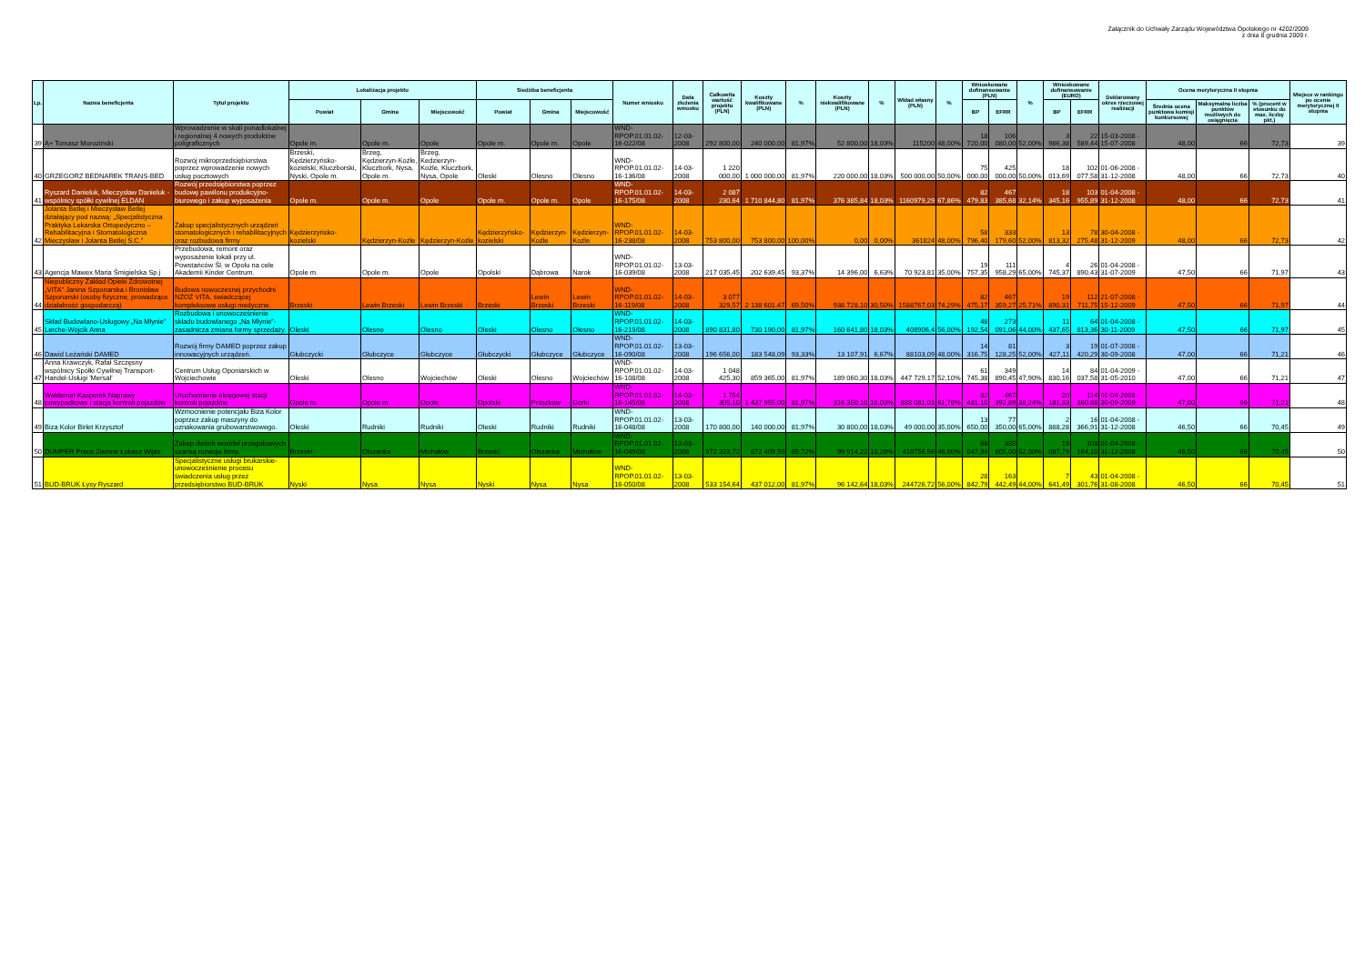Załącznik do Uchwały Zarządu Województwa Opolskiego nr 4202/2009
z dnia 8 grudnia 2009 r.
| Lp. | Nazwa beneficjenta | Tytuł projektu | Lokalizacja projektu | | | Siedziba beneficjenta | | | Numer wniosku | Data złożenia wniosku | Całkowita wartość projektu (PLN) | Koszty kwalifikowane (PLN) | % | Koszty niekwalifikowane (PLN) | % | Wkład własny (PLN) | % | Wnioskowane dofinansowanie (PLN) | | % | Wnioskowane dofinansowanie (EURO) | | Deklarowany okres rzeczowej realizacji | Ocena merytoryczna II stopnia | | | Miejsce w rankingu po ocenie merytorycznej II stopnia |
| --- | --- | --- | --- | --- | --- | --- | --- | --- | --- | --- | --- | --- | --- | --- | --- | --- | --- | --- | --- | --- | --- | --- | --- | --- | --- | --- | --- |
| | | | Powiat | Gmina | Miejscowość | Powiat | Gmina | Miejscowość | | | | | | | | | | BP | EFRR | | BP | EFRR | | Średnia ocena punktowa komisji konkursowej | Maksymalna liczba punktów możliwych do osiągnięcia | % (procent w stosunku do max. liczby pkt.) | |
| 39 | A+ Tomasz Moroziński | Wprowadzenie w skali ponadlokalnej i regionalnej 4 nowych produktów poligraficznych | Opole m. | Opole m. | Opole | Opole m. | Opole m. | Opole | WND-RPOP.01.01.02-16-022/08 | 12-03-2008 | 292 800,00 | 240 000,00 | 81,97% | 52 800,00 | 18,03% | 115200 | 48,00% | 18 720,00 | 106 080,00 | 52,00% | 3 986,38 | 22 589,44 | 15-03-2008 - 15-07-2008 | 48,00 | 66 | 72,73 | 39 |
| 40 | GRZEGORZ BEDNAREK TRANS-BED | Rozwój mikroprzedsiębiorstwa poprzez wprowadzenie nowych usług pocztowych | Brzeski, Kędzierzyńsko-kozielski, Kluczborski, Nyski, Opole m. | Brzeg, Kędzierzyn-Koźle, Kluczbork, Nysa, Opole m. | Brzeg, Kedzierzyn-Koźle, Kluczbork, Nysa, Opole | Oleski | Olesno | Olesno | WND-RPOP.01.01.02-16-136/08 | 14-03-2008 | 1 220 000,00 | 1 000 000,00 | 81,97% | 220 000,00 | 18,03% | 500 000,00 | 50,00% | 75 000,00 | 425 000,00 | 50,00% | 18 013,69 | 102 077,58 | 01-06-2008 - 31-12-2008 | 48,00 | 66 | 72,73 | 40 |
| 41 | Ryszard Danieluk, Mieczysław Danieluk - wspólnicy spółki cywilnej ELDAN | Rozwój przedsiębiorstwa poprzez budowę pawilonu produkcyjno-biurowego i zakup wyposażenia | Opole m. | Opole m. | Opole | Opole m. | Opole m. | Opole | WND-RPOP.01.01.02-16-175/08 | 14-03-2008 | 2 087 230,64 | 1 710 844,80 | 81,97% | 376 385,84 | 18,03% | 1160979,29 | 67,86% | 82 479,83 | 467 385,68 | 32,14% | 18 345,16 | 103 955,89 | 01-04-2008 - 31-12-2008 | 48,00 | 66 | 72,73 | 41 |
| 42 | Jolanta Betlej i Mieczysław Betlej działający pod nazwą: „Specjalistyczna Praktyka Lekarska Ortopedyczno – Rehabilitacyjna i Stomatologiczna Mieczysław i Jolanta Betlej S.C.” | Zakup specjalistycznych urządzeń stomatologicznych i rehabilitacyjnych oraz rozbudowa firmy | Kędzierzyńsko-kozielski | Kędzierzyn-Koźle | Kędzierzyn-Koźle | Kędzierzyńsko-kozielski | Kędzierzyn-Koźle | Kędzierzyn-Koźle | WND-RPOP.01.01.02-16-238/08 | 14-03-2008 | 753 800,00 | 753 800,00 | 100,00% | 0,00 | 0,00% | 361824 | 48,00% | 58 796,40 | 333 179,60 | 52,00% | 13 813,32 | 78 275,48 | 30-04-2008 - 31-12-2009 | 48,00 | 66 | 72,73 | 42 |
| 43 | Agencja Mawex Maria Śmigielska Sp.j | Przebudowa, remont oraz wyposażenie lokali przy ul. Powstańców Śl. w Opolu na cele Akademii Kinder Centrum. | Opole m. | Opole m. | Opole | Opolski | Dąbrowa | Narok | WND-RPOP.01.01.02-16-039/08 | 13-03-2008 | 217 035,45 | 202 639,45 | 93,37% | 14 396,00 | 6,63% | 70 923,81 | 35,00% | 19 757,35 | 111 958,29 | 65,00% | 4 745,37 | 26 890,43 | 01-04-2008 - 31-07-2009 | 47,50 | 66 | 71,97 | 43 |
| 44 | Niepubliczny Zakład Opieki Zdrowotnej „VITA” Janina Szponarska i Bronisław Szponarski (osoby fizyczne, prowadzące działalność gospodarczą) | Budowa nowoczesnej przychodni NZOZ VITA, świadczącej kompleksowe usługi medyczne. | Brzeski | Lewin Brzeski | Lewin Brzeski | Brzeski | Lewin Brzeski | Lewin Brzeski | WND-RPOP.01.01.02-16-119/08 | 14-03-2008 | 3 077 329,57 | 2 138 601,47 | 69,50% | 938 728,10 | 30,50% | 1588767,03 | 74,29% | 82 475,17 | 467 359,27 | 25,71% | 19 890,31 | 112 711,75 | 21-07-2008 - 15-12-2009 | 47,50 | 66 | 71,97 | 44 |
| 45 | Skład Budowlano-Usługowy „Na Młynie” Lerche-Wójcik Anna | Rozbudowa i unowocześnienie składu budowlanego „Na Młynie”-zasadnicza zmiana formy sprzedaży. | Oleski | Olesno | Olesno | Oleski | Olesno | Olesno | WND-RPOP.01.01.02-16-219/08 | 14-03-2008 | 890 831,80 | 730 190,00 | 81,97% | 160 641,80 | 18,03% | 408906,4 | 56,00% | 48 192,54 | 273 091,06 | 44,00% | 11 437,65 | 64 813,36 | 01-04-2008 - 30-11-2009 | 47,50 | 66 | 71,97 | 45 |
| 46 | Dawid Leżański DAMED | Rozwój firmy DAMED poprzez zakup innowacyjnych urządzeń. | Głubczycki | Głubczyce | Głubczyce | Głubczycki | Głubczyce | Głubczyce | WND-RPOP.01.01.02-16-090/08 | 13-03-2008 | 196 656,00 | 183 548,09 | 93,33% | 13 107,91 | 6,67% | 88103,09 | 48,00% | 14 316,75 | 81 128,25 | 52,00% | 3 427,11 | 19 420,29 | 01-07-2008 - 30-09-2008 | 47,00 | 66 | 71,21 | 46 |
| 47 | Anna Krawczyk, Rafał Szczęsny wspólnicy Spółki Cywilnej Transport-Handel-Usługi 'Mersal' | Centrum Usług Oponiarskich w Wojciechowie | Oleski | Olesno | Wojciechów | Oleski | Olesno | Wojciechów | WND-RPOP.01.01.02-16-108/08 | 14-03-2008 | 1 048 425,30 | 859 365,00 | 81,97% | 189 060,30 | 18,03% | 447 729,17 | 52,10% | 61 745,38 | 349 890,45 | 47,90% | 14 830,16 | 84 037,58 | 01-04-2009 - 31-05-2010 | 47,00 | 66 | 71,21 | 47 |
| 48 | Waldemar Kasperek Naprawy powypadkowe i stacja kontroli pojazdów | Uruchomienie okręgowej stacji kontroli pojazdów | Opole m. | Opole m. | Opole | Opolski | Prószków | Górki | WND-RPOP.01.01.02-16-145/08 | 14-03-2008 | 1 754 305,10 | 1 437 955,00 | 81,97% | 316 350,10 | 18,03% | 888 081,01 | 61,76% | 82 481,10 | 467 392,89 | 38,24% | 20 181,33 | 114 360,88 | 01-04-2008 - 30-09-2009 | 47,00 | 66 | 71,21 | 48 |
| 49 | Biza Kolor Birlet Krzysztof | Wzmocnienie potencjału Biza Kolor poprzez zakup maszyny do oznakowania grubowarstwowego. | Oleski | Rudniki | Rudniki | Oleski | Rudniki | Rudniki | WND-RPOP.01.01.02-16-048/08 | 13-03-2008 | 170 800,00 | 140 000,00 | 81,97% | 30 800,00 | 18,03% | 49 000,00 | 35,00% | 13 650,00 | 77 350,00 | 65,00% | 2 888,28 | 16 366,91 | 01-04-2008 - 31-12-2008 | 46,50 | 66 | 70,45 | 49 |
| 50 | DUMPER Prace Ziemne Łukasz Wijas | Zakup dwóch wozideł przegubowych szansą rozwoju firmy. | Brzeski | Olszanka | Michałów | Brzeski | Olszanka | Michałów | WND-RPOP.01.01.02-16-049/08 | 13-03-2008 | 972 323,72 | 872 409,50 | 89,72% | 99 914,22 | 10,28% | 418756,56 | 48,00% | 68 047,94 | 385 605,00 | 52,00% | 19 087,79 | 108 164,10 | 01-04-2008 - 31-12-2008 | 46,50 | 66 | 70,45 | 50 |
| 51 | BUD-BRUK Łysy Ryszard | Specjalistyczne usługi brukarskie-unowocześnienie procesu świadczenia usług przez przedsiębiorstwo BUD-BRUK | Nyski | Nysa | Nysa | Nyski | Nysa | Nysa | WND-RPOP.01.01.02-16-050/08 | 13-03-2008 | 533 154,64 | 437 012,00 | 81,97% | 96 142,64 | 18,03% | 244726,72 | 56,00% | 28 842,79 | 163 442,49 | 44,00% | 7 641,49 | 43 301,76 | 01-04-2008 - 31-08-2008 | 46,50 | 66 | 70,45 | 51 |